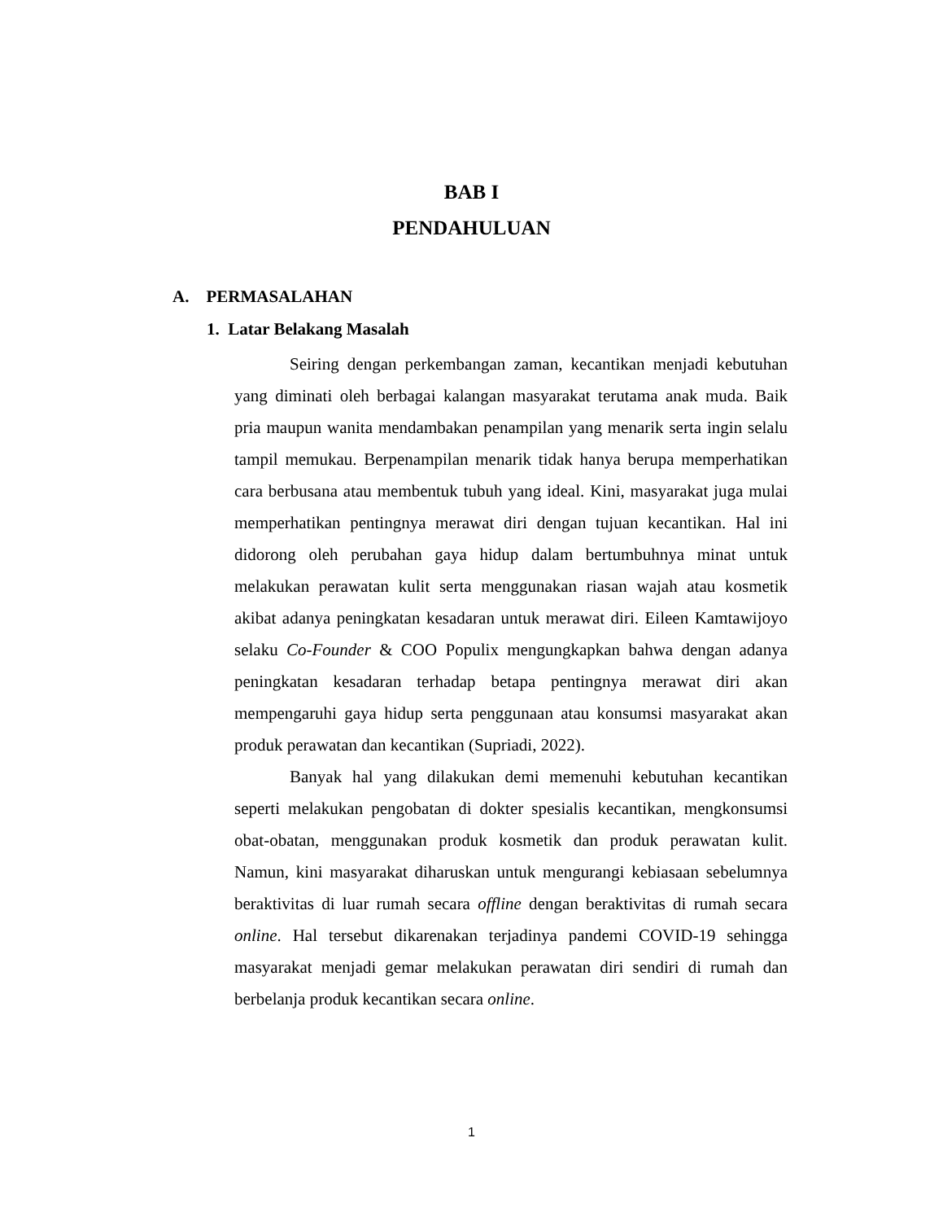BAB I
PENDAHULUAN
A. PERMASALAHAN
1. Latar Belakang Masalah
Seiring dengan perkembangan zaman, kecantikan menjadi kebutuhan yang diminati oleh berbagai kalangan masyarakat terutama anak muda. Baik pria maupun wanita mendambakan penampilan yang menarik serta ingin selalu tampil memukau. Berpenampilan menarik tidak hanya berupa memperhatikan cara berbusana atau membentuk tubuh yang ideal. Kini, masyarakat juga mulai memperhatikan pentingnya merawat diri dengan tujuan kecantikan. Hal ini didorong oleh perubahan gaya hidup dalam bertumbuhnya minat untuk melakukan perawatan kulit serta menggunakan riasan wajah atau kosmetik akibat adanya peningkatan kesadaran untuk merawat diri. Eileen Kamtawijoyo selaku Co-Founder & COO Populix mengungkapkan bahwa dengan adanya peningkatan kesadaran terhadap betapa pentingnya merawat diri akan mempengaruhi gaya hidup serta penggunaan atau konsumsi masyarakat akan produk perawatan dan kecantikan (Supriadi, 2022).
Banyak hal yang dilakukan demi memenuhi kebutuhan kecantikan seperti melakukan pengobatan di dokter spesialis kecantikan, mengkonsumsi obat-obatan, menggunakan produk kosmetik dan produk perawatan kulit. Namun, kini masyarakat diharuskan untuk mengurangi kebiasaan sebelumnya beraktivitas di luar rumah secara offline dengan beraktivitas di rumah secara online. Hal tersebut dikarenakan terjadinya pandemi COVID-19 sehingga masyarakat menjadi gemar melakukan perawatan diri sendiri di rumah dan berbelanja produk kecantikan secara online.
1